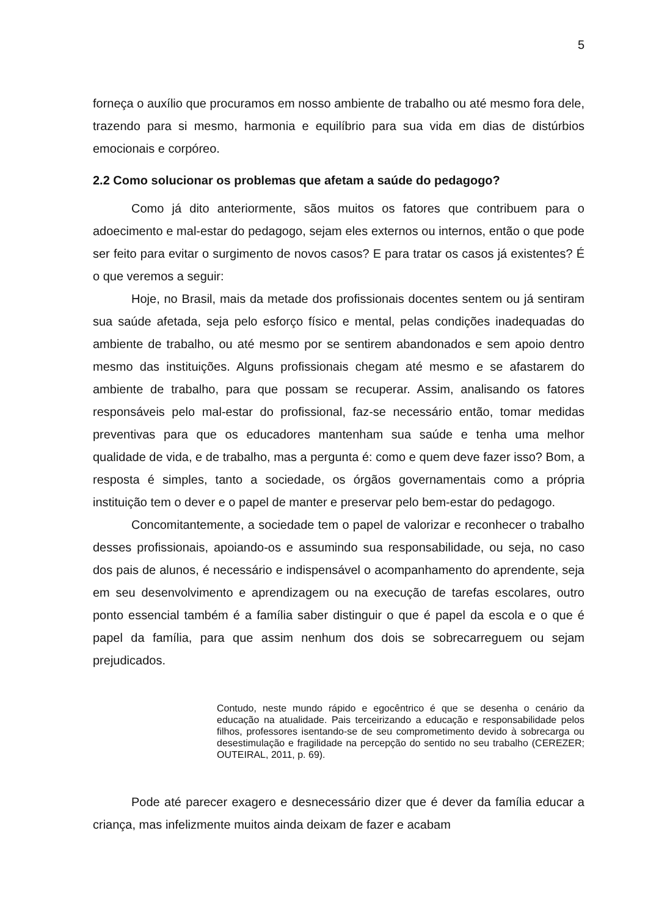5
forneça o auxílio que procuramos em nosso ambiente de trabalho ou até mesmo fora dele, trazendo para si mesmo, harmonia e equilíbrio para sua vida em dias de distúrbios emocionais e corpóreo.
2.2 Como solucionar os problemas que afetam a saúde do pedagogo?
Como já dito anteriormente, sãos muitos os fatores que contribuem para o adoecimento e mal-estar do pedagogo, sejam eles externos ou internos, então o que pode ser feito para evitar o surgimento de novos casos? E para tratar os casos já existentes? É o que veremos a seguir:
Hoje, no Brasil, mais da metade dos profissionais docentes sentem ou já sentiram sua saúde afetada, seja pelo esforço físico e mental, pelas condições inadequadas do ambiente de trabalho, ou até mesmo por se sentirem abandonados e sem apoio dentro mesmo das instituições. Alguns profissionais chegam até mesmo e se afastarem do ambiente de trabalho, para que possam se recuperar. Assim, analisando os fatores responsáveis pelo mal-estar do profissional, faz-se necessário então, tomar medidas preventivas para que os educadores mantenham sua saúde e tenha uma melhor qualidade de vida, e de trabalho, mas a pergunta é: como e quem deve fazer isso? Bom, a resposta é simples, tanto a sociedade, os órgãos governamentais como a própria instituição tem o dever e o papel de manter e preservar pelo bem-estar do pedagogo.
Concomitantemente, a sociedade tem o papel de valorizar e reconhecer o trabalho desses profissionais, apoiando-os e assumindo sua responsabilidade, ou seja, no caso dos pais de alunos, é necessário e indispensável o acompanhamento do aprendente, seja em seu desenvolvimento e aprendizagem ou na execução de tarefas escolares, outro ponto essencial também é a família saber distinguir o que é papel da escola e o que é papel da família, para que assim nenhum dos dois se sobrecarreguem ou sejam prejudicados.
Contudo, neste mundo rápido e egocêntrico é que se desenha o cenário da educação na atualidade. Pais terceirizando a educação e responsabilidade pelos filhos, professores isentando-se de seu comprometimento devido à sobrecarga ou desestimulação e fragilidade na percepção do sentido no seu trabalho (CEREZER; OUTEIRAL, 2011, p. 69).
Pode até parecer exagero e desnecessário dizer que é dever da família educar a criança, mas infelizmente muitos ainda deixam de fazer e acabam